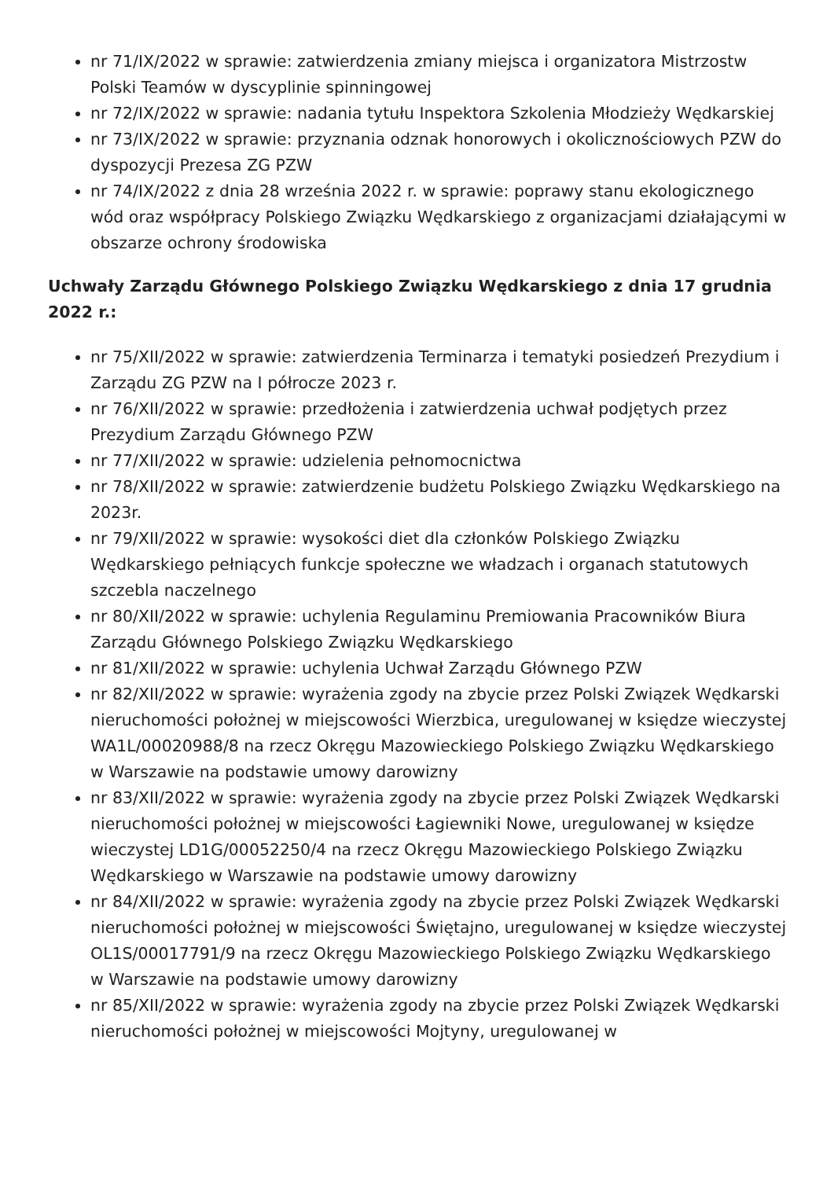nr 71/IX/2022 w sprawie: zatwierdzenia zmiany miejsca i organizatora Mistrzostw Polski Teamów w dyscyplinie spinningowej
nr 72/IX/2022 w sprawie: nadania tytułu Inspektora Szkolenia Młodzieży Wędkarskiej
nr 73/IX/2022 w sprawie: przyznania odznak honorowych i okolicznościowych PZW do dyspozycji Prezesa ZG PZW
nr 74/IX/2022 z dnia 28 września 2022 r. w sprawie: poprawy stanu ekologicznego wód oraz współpracy Polskiego Związku Wędkarskiego z organizacjami działającymi w obszarze ochrony środowiska
Uchwały Zarządu Głównego Polskiego Związku Wędkarskiego z dnia 17 grudnia 2022 r.:
nr 75/XII/2022 w sprawie: zatwierdzenia Terminarza i tematyki posiedzeń Prezydium i Zarządu ZG PZW na I półrocze 2023 r.
nr 76/XII/2022 w sprawie: przedłożenia i zatwierdzenia uchwał podjętych przez Prezydium Zarządu Głównego PZW
nr 77/XII/2022 w sprawie: udzielenia pełnomocnictwa
nr 78/XII/2022 w sprawie: zatwierdzenie budżetu Polskiego Związku Wędkarskiego na 2023r.
nr 79/XII/2022 w sprawie: wysokości diet dla członków Polskiego Związku Wędkarskiego pełniących funkcje społeczne we władzach i organach statutowych szczebla naczelnego
nr 80/XII/2022 w sprawie: uchylenia Regulaminu Premiowania Pracowników Biura Zarządu Głównego Polskiego Związku Wędkarskiego
nr 81/XII/2022 w sprawie: uchylenia Uchwał Zarządu Głównego PZW
nr 82/XII/2022 w sprawie: wyrażenia zgody na zbycie przez Polski Związek Wędkarski nieruchomości położnej w miejscowości Wierzbica, uregulowanej w księdze wieczystej WA1L/00020988/8 na rzecz Okręgu Mazowieckiego Polskiego Związku Wędkarskiego w Warszawie na podstawie umowy darowizny
nr 83/XII/2022 w sprawie: wyrażenia zgody na zbycie przez Polski Związek Wędkarski nieruchomości położnej w miejscowości Łagiewniki Nowe, uregulowanej w księdze wieczystej LD1G/00052250/4 na rzecz Okręgu Mazowieckiego Polskiego Związku Wędkarskiego w Warszawie na podstawie umowy darowizny
nr 84/XII/2022 w sprawie: wyrażenia zgody na zbycie przez Polski Związek Wędkarski nieruchomości położnej w miejscowości Świętajno, uregulowanej w księdze wieczystej OL1S/00017791/9 na rzecz Okręgu Mazowieckiego Polskiego Związku Wędkarskiego w Warszawie na podstawie umowy darowizny
nr 85/XII/2022 w sprawie: wyrażenia zgody na zbycie przez Polski Związek Wędkarski nieruchomości położnej w miejscowości Mojtyny, uregulowanej w